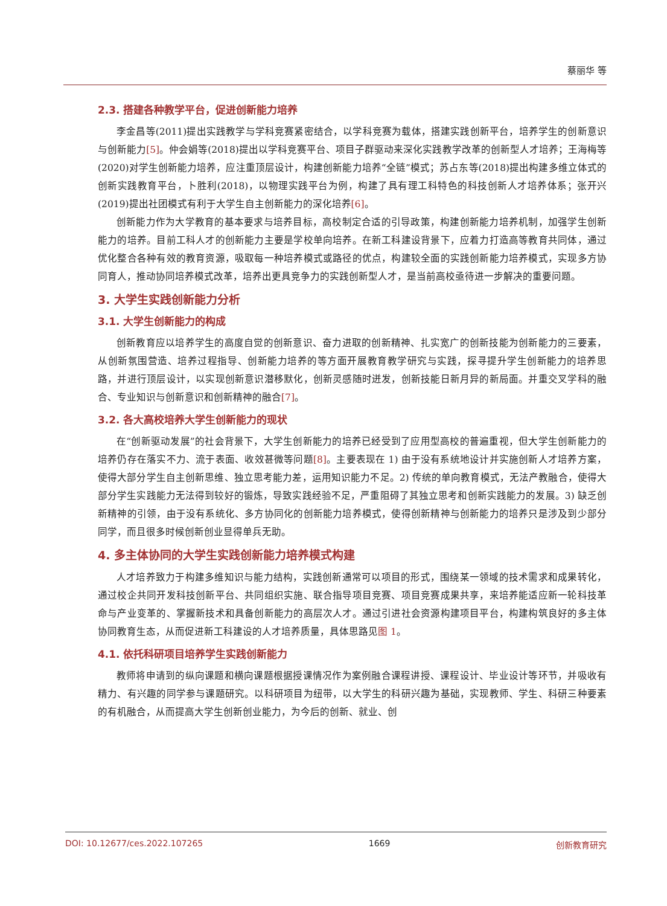蔡丽华 等
2.3. 搭建各种教学平台，促进创新能力培养
李金昌等(2011)提出实践教学与学科竞赛紧密结合，以学科竞赛为载体，搭建实践创新平台，培养学生的创新意识与创新能力[5]。仲会娟等(2018)提出以学科竞赛平台、项目子群驱动来深化实践教学改革的创新型人才培养；王海梅等(2020)对学生创新能力培养，应注重顶层设计，构建创新能力培养“全链”模式；苏占东等(2018)提出构建多维立体式的创新实践教育平台，卜胜利(2018)，以物理实践平台为例，构建了具有理工科特色的科技创新人才培养体系；张开兴(2019)提出社团模式有利于大学生自主创新能力的深化培养[6]。
创新能力作为大学教育的基本要求与培养目标，高校制定合适的引导政策，构建创新能力培养机制，加强学生创新能力的培养。目前工科人才的创新能力主要是学校单向培养。在新工科建设背景下，应着力打造高等教育共同体，通过优化整合各种有效的教育资源，吸取每一种培养模式或路径的优点，构建较全面的实践创新能力培养模式，实现多方协同育人，推动协同培养模式改革，培养出更具竞争力的实践创新型人才，是当前高校亟待进一步解决的重要问题。
3. 大学生实践创新能力分析
3.1. 大学生创新能力的构成
创新教育应以培养学生的高度自觉的创新意识、奋力进取的创新精神、扎实宽广的创新技能为创新能力的三要素，从创新氛围营造、培养过程指导、创新能力培养的等方面开展教育教学研究与实践，探寻提升学生创新能力的培养思路，并进行顶层设计，以实现创新意识潜移默化，创新灵感随时迸发，创新技能日新月异的新局面。并重交叉学科的融合、专业知识与创新意识和创新精神的融合[7]。
3.2. 各大高校培养大学生创新能力的现状
在“创新驱动发展”的社会背景下，大学生创新能力的培养已经受到了应用型高校的普遍重视，但大学生创新能力的培养仍存在落实不力、流于表面、收效甚微等问题[8]。主要表现在 1) 由于没有系统地设计并实施创新人才培养方案，使得大部分学生自主创新思维、独立思考能力差，运用知识能力不足。2) 传统的单向教育模式，无法产教融合，使得大部分学生实践能力无法得到较好的锻炼，导致实践经验不足，严重阻碍了其独立思考和创新实践能力的发展。3) 缺乏创新精神的引领，由于没有系统化、多方协同化的创新能力培养模式，使得创新精神与创新能力的培养只是涉及到少部分同学，而且很多时候创新创业显得单兵无助。
4. 多主体协同的大学生实践创新能力培养模式构建
人才培养致力于构建多维知识与能力结构，实践创新通常可以项目的形式，围绕某一领域的技术需求和成果转化，通过校企共同开发科技创新平台、共同组织实施、联合指导项目竞赛、项目竞赛成果共享，来培养能适应新一轮科技革命与产业变革的、掌握新技术和具备创新能力的高层次人才。通过引进社会资源构建项目平台，构建构筑良好的多主体协同教育生态，从而促进新工科建设的人才培养质量，具体思路见图 1。
4.1. 依托科研项目培养学生实践创新能力
教师将申请到的纵向课题和横向课题根据授课情况作为案例融合课程讲授、课程设计、毕业设计等环节，并吸收有精力、有兴趣的同学参与课题研究。以科研项目为纽带，以大学生的科研兴趣为基础，实现教师、学生、科研三种要素的有机融合，从而提高大学生创新创业能力，为今后的创新、就业、创
DOI: 10.12677/ces.2022.107265 1669 创新教育研究